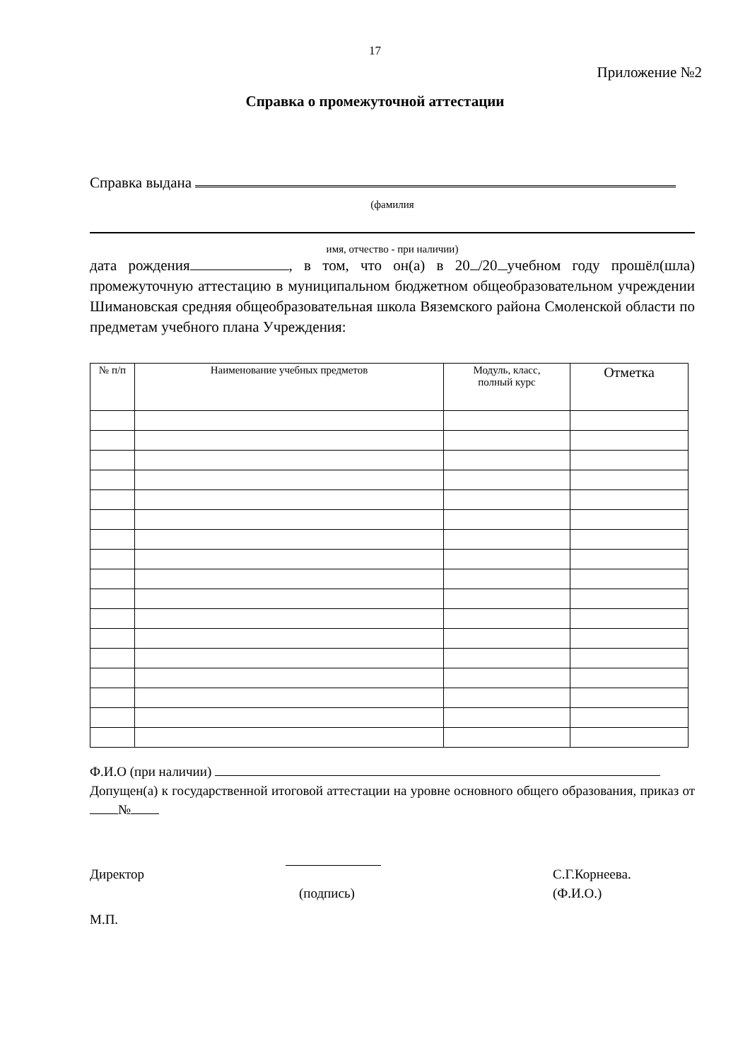17
Приложение №2
Справка о промежуточной аттестации
Справка выдана
(фамилия
имя, отчество - при наличии)
дата рождения , в том, что он(а) в 20 /20 учебном году прошёл(шла) промежуточную аттестацию в муниципальном бюджетном общеобразовательном учреждении Шимановская средняя общеобразовательная школа Вяземского района Смоленской области по предметам учебного плана Учреждения:
| № п/п | Наименование учебных предметов | Модуль, класс, полный курс | Отметка |
| --- | --- | --- | --- |
Ф.И.О (при наличии)
Допущен(а) к государственной итоговой аттестации на уровне основного общего образования, приказ от №
Директор С.Г.Корнеева.
(подпись) (Ф.И.О.)
М.П.